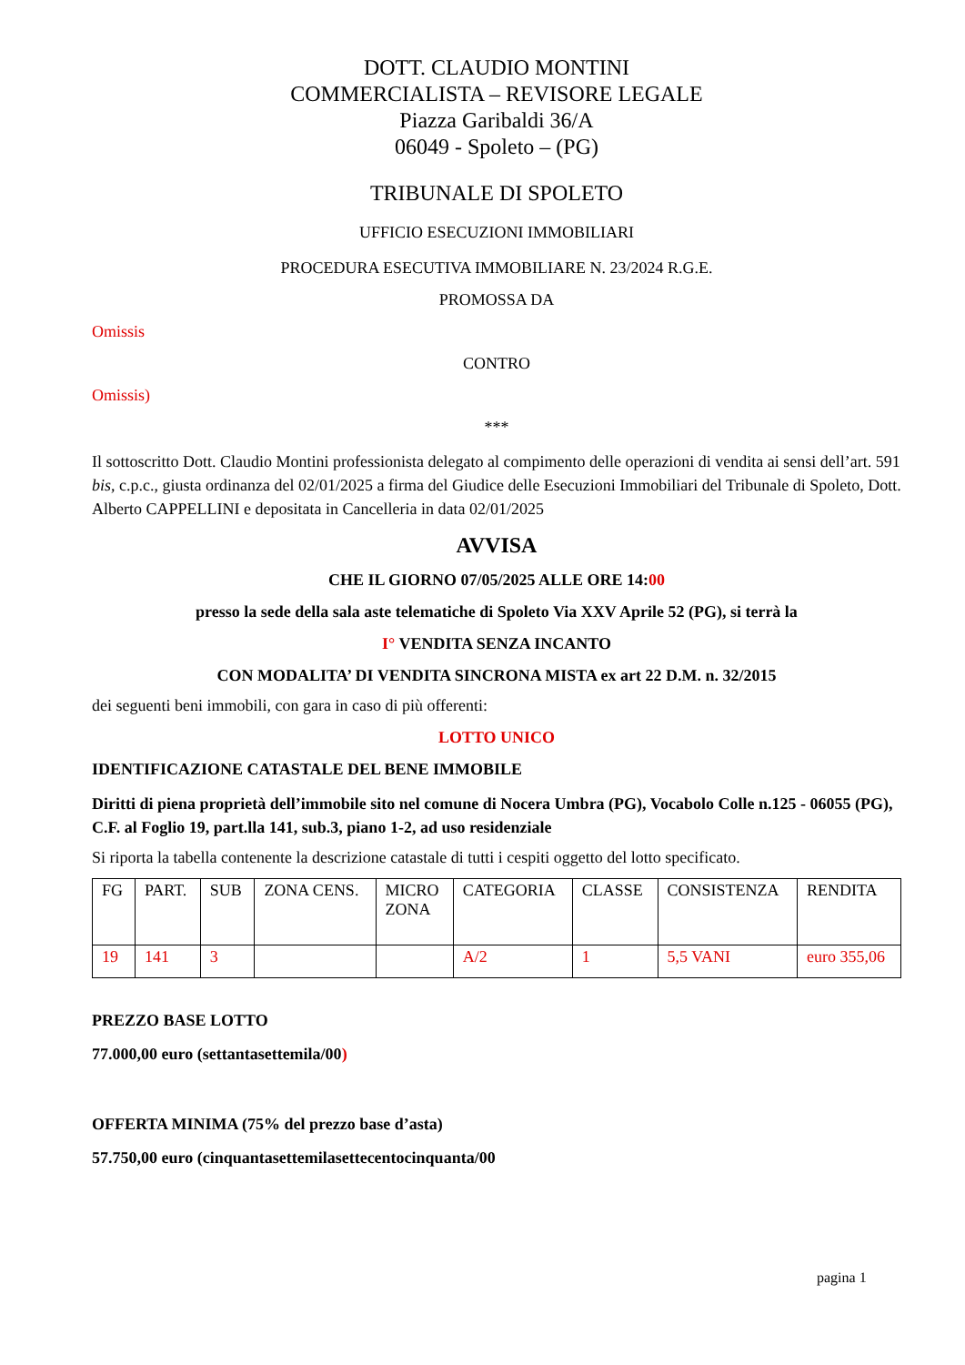DOTT. CLAUDIO MONTINI
COMMERCIALISTA – REVISORE LEGALE
Piazza Garibaldi 36/A
06049 - Spoleto – (PG)
TRIBUNALE DI SPOLETO
UFFICIO ESECUZIONI IMMOBILIARI
PROCEDURA ESECUTIVA IMMOBILIARE N. 23/2024 R.G.E.
PROMOSSA DA
Omissis
CONTRO
Omissis)
***
Il sottoscritto Dott. Claudio Montini professionista delegato al compimento delle operazioni di vendita ai sensi dell’art. 591 bis, c.p.c., giusta ordinanza del 02/01/2025 a firma del Giudice delle Esecuzioni Immobiliari del Tribunale di Spoleto, Dott. Alberto CAPPELLINI e depositata in Cancelleria in data 02/01/2025
AVVISA
CHE IL GIORNO 07/05/2025 ALLE ORE 14:00
presso la sede della sala aste telematiche di Spoleto Via XXV Aprile 52 (PG), si terrà la
I° VENDITA SENZA INCANTO
CON MODALITA’ DI VENDITA SINCRONA MISTA ex art 22 D.M. n. 32/2015
dei seguenti beni immobili, con gara in caso di più offerenti:
LOTTO UNICO
IDENTIFICAZIONE CATASTALE DEL BENE IMMOBILE
Diritti di piena proprietà dell’immobile sito nel comune di Nocera Umbra (PG), Vocabolo Colle n.125 - 06055 (PG), C.F. al Foglio 19, part.lla 141, sub.3, piano 1-2, ad uso residenziale
Si riporta la tabella contenente la descrizione catastale di tutti i cespiti oggetto del lotto specificato.
| FG | PART. | SUB | ZONA CENS. | MICRO ZONA | CATEGORIA | CLASSE | CONSISTENZA | RENDITA |
| 19 | 141 | 3 | | | A/2 | 1 | 5,5 VANI | euro 355,06 |
PREZZO BASE LOTTO
77.000,00 euro (settantasettemila/00)
OFFERTA MINIMA (75% del prezzo base d’asta)
57.750,00 euro (cinquantasettemilasettecentocinquanta/00
pagina 1